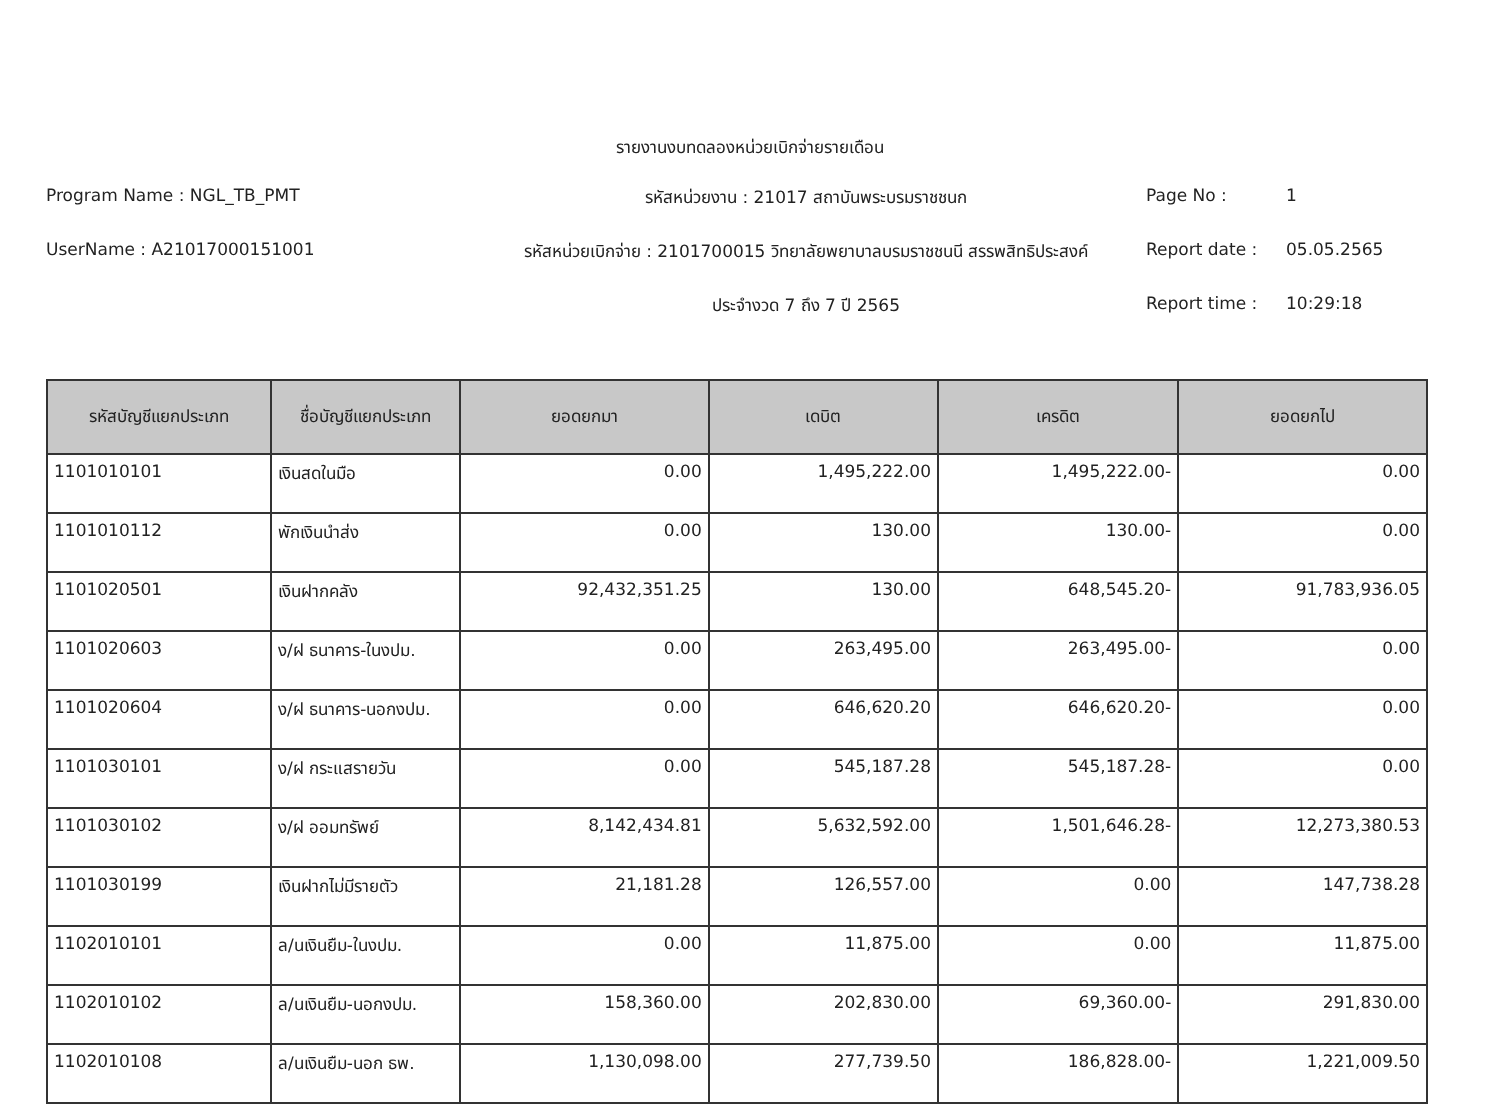รายงานงบทดลองหน่วยเบิกจ่ายรายเดือน
Program Name : NGL_TB_PMT
รหัสหน่วยงาน : 21017 สถาบันพระบรมราชชนก
Page No :
1
UserName : A21017000151001
รหัสหน่วยเบิกจ่าย : 2101700015 วิทยาลัยพยาบาลบรมราชชนนี สรรพสิทธิประสงค์
Report date :
05.05.2565
ประจำงวด 7 ถึง 7 ปี 2565
Report time :
10:29:18
| รหัสบัญชีแยกประเภท | ชื่อบัญชีแยกประเภท | ยอดยกมา | เดบิต | เครดิต | ยอดยกไป |
| --- | --- | --- | --- | --- | --- |
| 1101010101 | เงินสดในมือ | 0.00 | 1,495,222.00 | 1,495,222.00- | 0.00 |
| 1101010112 | พักเงินนำส่ง | 0.00 | 130.00 | 130.00- | 0.00 |
| 1101020501 | เงินฝากคลัง | 92,432,351.25 | 130.00 | 648,545.20- | 91,783,936.05 |
| 1101020603 | ง/ฝ ธนาคาร-ในงปม. | 0.00 | 263,495.00 | 263,495.00- | 0.00 |
| 1101020604 | ง/ฝ ธนาคาร-นอกงปม. | 0.00 | 646,620.20 | 646,620.20- | 0.00 |
| 1101030101 | ง/ฝ กระแสรายวัน | 0.00 | 545,187.28 | 545,187.28- | 0.00 |
| 1101030102 | ง/ฝ ออมทรัพย์ | 8,142,434.81 | 5,632,592.00 | 1,501,646.28- | 12,273,380.53 |
| 1101030199 | เงินฝากไม่มีรายตัว | 21,181.28 | 126,557.00 | 0.00 | 147,738.28 |
| 1102010101 | ล/นเงินยืม-ในงปม. | 0.00 | 11,875.00 | 0.00 | 11,875.00 |
| 1102010102 | ล/นเงินยืม-นอกงปม. | 158,360.00 | 202,830.00 | 69,360.00- | 291,830.00 |
| 1102010108 | ล/นเงินยืม-นอก ธพ. | 1,130,098.00 | 277,739.50 | 186,828.00- | 1,221,009.50 |